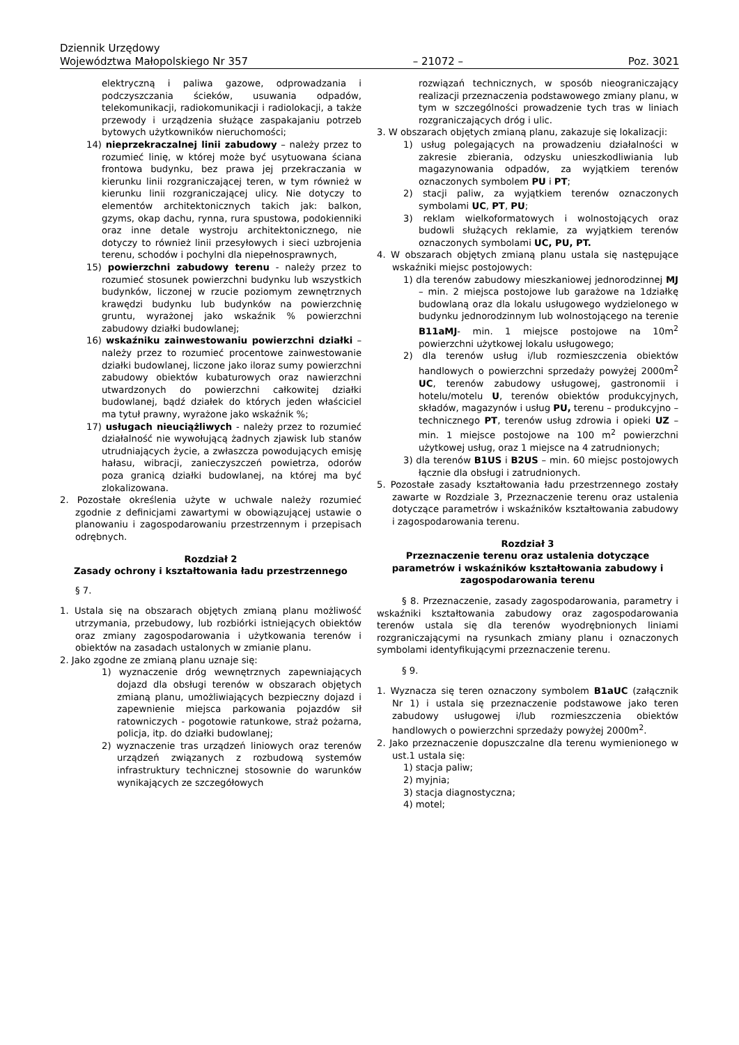Dziennik Urzędowy
Województwa Małopolskiego Nr 357 – 21072 – Poz. 3021
elektryczną i paliwa gazowe, odprowadzania i podczyszczania ścieków, usuwania odpadów, telekomunikacji, radiokomunikacji i radiolokacji, a także przewody i urządzenia służące zaspakajaniu potrzeb bytowych użytkowników nieruchomości;
14) nieprzekraczalnej linii zabudowy – należy przez to rozumieć linię, w której może być usytuowana ściana frontowa budynku, bez prawa jej przekraczania w kierunku linii rozgraniczającej teren, w tym również w kierunku linii rozgraniczającej ulicy. Nie dotyczy to elementów architektonicznych takich jak: balkon, gzyms, okap dachu, rynna, rura spustowa, podokienniki oraz inne detale wystroju architektonicznego, nie dotyczy to również linii przesyłowych i sieci uzbrojenia terenu, schodów i pochylni dla niepełnosprawnych,
15) powierzchni zabudowy terenu - należy przez to rozumieć stosunek powierzchni budynku lub wszystkich budynków, liczonej w rzucie poziomym zewnętrznych krawędzi budynku lub budynków na powierzchnię gruntu, wyrażonej jako wskaźnik % powierzchni zabudowy działki budowlanej;
16) wskaźniku zainwestowaniu powierzchni działki – należy przez to rozumieć procentowe zainwestowanie działki budowlanej, liczone jako iloraz sumy powierzchni zabudowy obiektów kubaturowych oraz nawierzchni utwardzonych do powierzchni całkowitej działki budowlanej, bądź działek do których jeden właściciel ma tytuł prawny, wyrażone jako wskaźnik %;
17) usługach nieuciążliwych - należy przez to rozumieć działalność nie wywołującą żadnych zjawisk lub stanów utrudniających życie, a zwłaszcza powodujących emisję hałasu, wibracji, zanieczyszczeń powietrza, odorów poza granicą działki budowlanej, na której ma być zlokalizowana.
2. Pozostałe określenia użyte w uchwale należy rozumieć zgodnie z definicjami zawartymi w obowiązującej ustawie o planowaniu i zagospodarowaniu przestrzennym i przepisach odrębnych.
Rozdział 2
Zasady ochrony i kształtowania ładu przestrzennego
§ 7.
1. Ustala się na obszarach objętych zmianą planu możliwość utrzymania, przebudowy, lub rozbiórki istniejących obiektów oraz zmiany zagospodarowania i użytkowania terenów i obiektów na zasadach ustalonych w zmianie planu.
2. Jako zgodne ze zmianą planu uznaje się:
1) wyznaczenie dróg wewnętrznych zapewniających dojazd dla obsługi terenów w obszarach objętych zmianą planu, umożliwiających bezpieczny dojazd i zapewnienie miejsca parkowania pojazdów sił ratowniczych - pogotowie ratunkowe, straż pożarna, policja, itp. do działki budowlanej;
2) wyznaczenie tras urządzeń liniowych oraz terenów urządzeń związanych z rozbudową systemów infrastruktury technicznej stosownie do warunków wynikających ze szczegółowych
rozwiązań technicznych, w sposób nieograniczający realizacji przeznaczenia podstawowego zmiany planu, w tym w szczególności prowadzenie tych tras w liniach rozgraniczających dróg i ulic.
3. W obszarach objętych zmianą planu, zakazuje się lokalizacji:
1) usług polegających na prowadzeniu działalności w zakresie zbierania, odzysku unieszkodliwiania lub magazynowania odpadów, za wyjątkiem terenów oznaczonych symbolem PU i PT;
2) stacji paliw, za wyjątkiem terenów oznaczonych symbolami UC, PT, PU;
3) reklam wielkoformatowych i wolnostojących oraz budowli służących reklamie, za wyjątkiem terenów oznaczonych symbolami UC, PU, PT.
4. W obszarach objętych zmianą planu ustala się następujące wskaźniki miejsc postojowych:
1) dla terenów zabudowy mieszkaniowej jednorodzinnej MJ – min. 2 miejsca postojowe lub garażowe na 1działkę budowlaną oraz dla lokalu usługowego wydzielonego w budynku jednorodzinnym lub wolnostojącego na terenie B11aMJ- min. 1 miejsce postojowe na 10m<sup>2</sup> powierzchni użytkowej lokalu usługowego;
2) dla terenów usług i/lub rozmieszczenia obiektów handlowych o powierzchni sprzedaży powyżej 2000m<sup>2</sup> UC, terenów zabudowy usługowej, gastronomii i hotelu/motelu U, terenów obiektów produkcyjnych, składów, magazynów i usług PU, terenu – produkcyjno – technicznego PT, terenów usług zdrowia i opieki UZ – min. 1 miejsce postojowe na 100 m<sup>2</sup> powierzchni użytkowej usług, oraz 1 miejsce na 4 zatrudnionych;
3) dla terenów B1US i B2US – min. 60 miejsc postojowych łącznie dla obsługi i zatrudnionych.
5. Pozostałe zasady kształtowania ładu przestrzennego zostały zawarte w Rozdziale 3, Przeznaczenie terenu oraz ustalenia dotyczące parametrów i wskaźników kształtowania zabudowy i zagospodarowania terenu.
Rozdział 3
Przeznaczenie terenu oraz ustalenia dotyczące parametrów i wskaźników kształtowania zabudowy i zagospodarowania terenu
§ 8. Przeznaczenie, zasady zagospodarowania, parametry i wskaźniki kształtowania zabudowy oraz zagospodarowania terenów ustala się dla terenów wyodrębnionych liniami rozgraniczającymi na rysunkach zmiany planu i oznaczonych symbolami identyfikującymi przeznaczenie terenu.
§ 9.
1. Wyznacza się teren oznaczony symbolem B1aUC (załącznik Nr 1) i ustala się przeznaczenie podstawowe jako teren zabudowy usługowej i/lub rozmieszczenia obiektów handlowych o powierzchni sprzedaży powyżej 2000m<sup>2</sup>.
2. Jako przeznaczenie dopuszczalne dla terenu wymienionego w ust.1 ustala się:
1) stacja paliw;
2) myjnia;
3) stacja diagnostyczna;
4) motel;